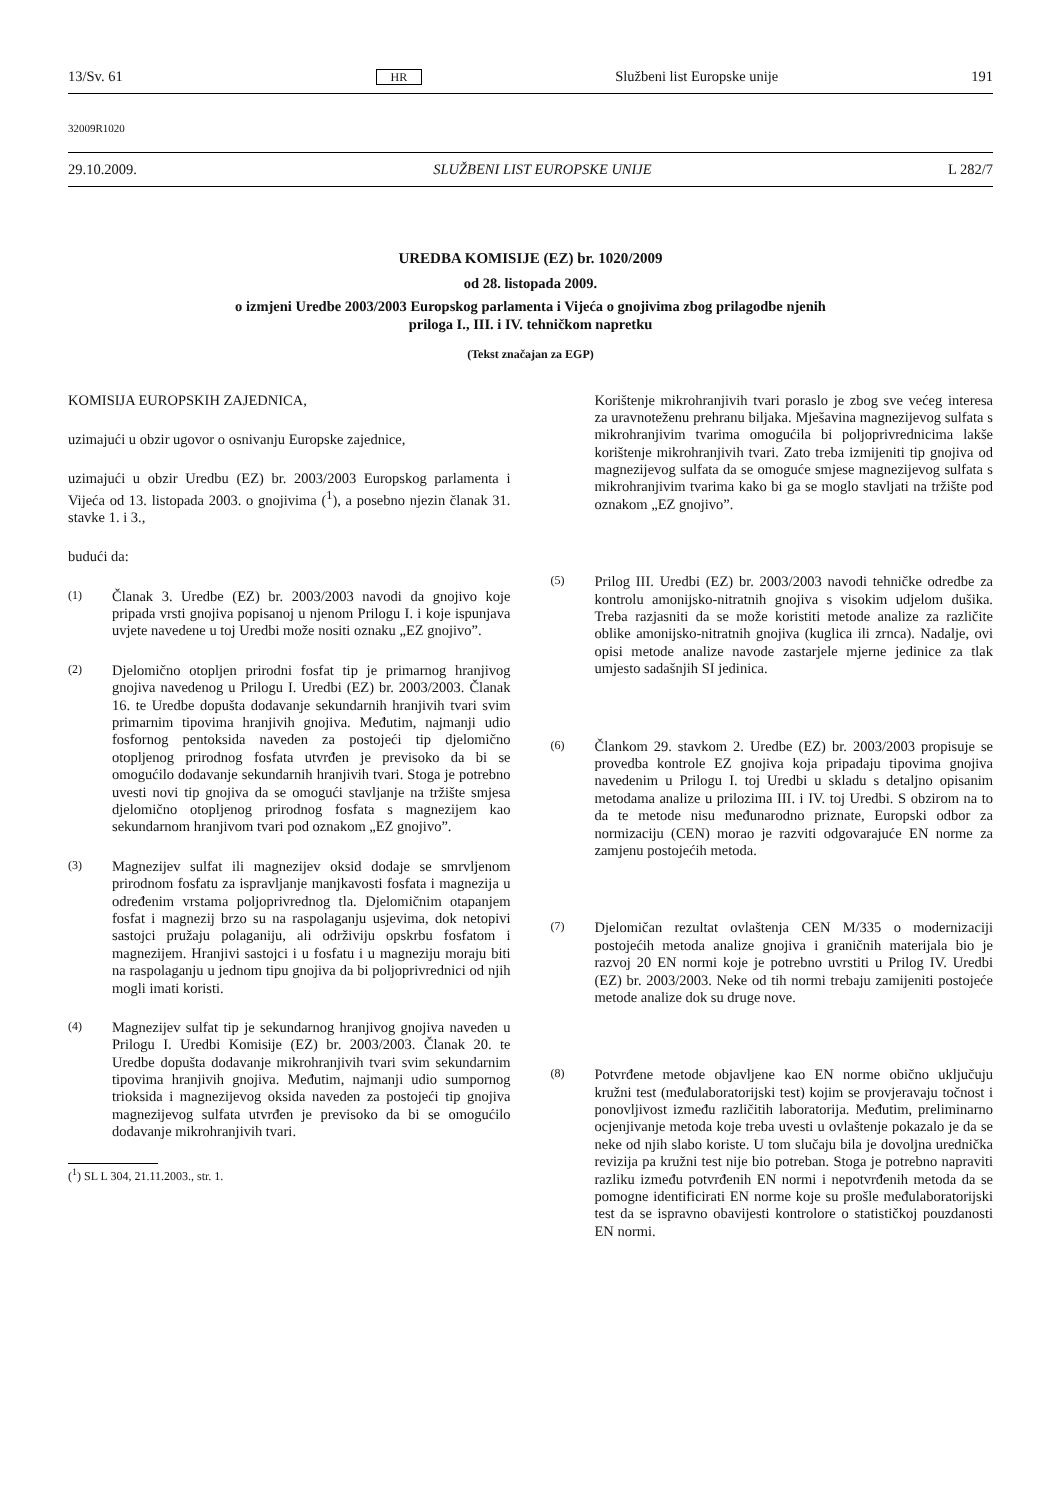13/Sv. 61 HR Službeni list Europske unije 191
32009R1020
29.10.2009. SLUŽBENI LIST EUROPSKE UNIJE L 282/7
UREDBA KOMISIJE (EZ) br. 1020/2009
od 28. listopada 2009.
o izmjeni Uredbe 2003/2003 Europskog parlamenta i Vijeća o gnojivima zbog prilagodbe njenih
priloga I., III. i IV. tehničkom napretku
(Tekst značajan za EGP)
KOMISIJA EUROPSKIH ZAJEDNICA,
uzimajući u obzir ugovor o osnivanju Europske zajednice,
uzimajući u obzir Uredbu (EZ) br. 2003/2003 Europskog parlamenta i Vijeća od 13. listopada 2003. o gnojivima (<sup>1</sup>), a posebno njezin članak 31. stavke 1. i 3.,
budući da:
(1)
Članak 3. Uredbe (EZ) br. 2003/2003 navodi da gnojivo koje pripada vrsti gnojiva popisanoj u njenom Prilogu I. i koje ispunjava uvjete navedene u toj Uredbi može nositi oznaku „EZ gnojivo”.
(2)
Djelomično otopljen prirodni fosfat tip je primarnog hranjivog gnojiva navedenog u Prilogu I. Uredbi (EZ) br. 2003/2003. Članak 16. te Uredbe dopušta dodavanje sekundarnih hranjivih tvari svim primarnim tipovima hranjivih gnojiva. Međutim, najmanji udio fosfornog pentoksida naveden za postojeći tip djelomično otopljenog prirodnog fosfata utvrđen je previsoko da bi se omogućilo dodavanje sekundarnih hranjivih tvari. Stoga je potrebno uvesti novi tip gnojiva da se omogući stavljanje na tržište smjesa djelomično otopljenog prirodnog fosfata s magnezijem kao sekundarnom hranjivom tvari pod oznakom „EZ gnojivo”.
(3)
Magnezijev sulfat ili magnezijev oksid dodaje se smrvljenom prirodnom fosfatu za ispravljanje manjkavosti fosfata i magnezija u određenim vrstama poljoprivrednog tla. Djelomičnim otapanjem fosfat i magnezij brzo su na raspolaganju usjevima, dok netopivi sastojci pružaju polaganiju, ali održiviju opskrbu fosfatom i magnezijem. Hranjivi sastojci i u fosfatu i u magneziju moraju biti na raspolaganju u jednom tipu gnojiva da bi poljoprivrednici od njih mogli imati koristi.
(4)
Magnezijev sulfat tip je sekundarnog hranjivog gnojiva naveden u Prilogu I. Uredbi Komisije (EZ) br. 2003/2003. Članak 20. te Uredbe dopušta dodavanje mikrohranjivih tvari svim sekundarnim tipovima hranjivih gnojiva. Međutim, najmanji udio sumpornog trioksida i magnezijevog oksida naveden za postojeći tip gnojiva magnezijevog sulfata utvrđen je previsoko da bi se omogućilo dodavanje mikrohranjivih tvari.
(<sup>1</sup>) SL L 304, 21.11.2003., str. 1.
Korištenje mikrohranjivih tvari poraslo je zbog sve većeg interesa za uravnoteženu prehranu biljaka. Mješavina magnezijevog sulfata s mikrohranjivim tvarima omogućila bi poljoprivrednicima lakše korištenje mikrohranjivih tvari. Zato treba izmijeniti tip gnojiva od magnezijevog sulfata da se omoguće smjese magnezijevog sulfata s mikrohranjivim tvarima kako bi ga se moglo stavljati na tržište pod oznakom „EZ gnojivo”.
(5)
Prilog III. Uredbi (EZ) br. 2003/2003 navodi tehničke odredbe za kontrolu amonijsko-nitratnih gnojiva s visokim udjelom dušika. Treba razjasniti da se može koristiti metode analize za različite oblike amonijsko-nitratnih gnojiva (kuglica ili zrnca). Nadalje, ovi opisi metode analize navode zastarjele mjerne jedinice za tlak umjesto sadašnjih SI jedinica.
(6)
Člankom 29. stavkom 2. Uredbe (EZ) br. 2003/2003 propisuje se provedba kontrole EZ gnojiva koja pripadaju tipovima gnojiva navedenim u Prilogu I. toj Uredbi u skladu s detaljno opisanim metodama analize u prilozima III. i IV. toj Uredbi. S obzirom na to da te metode nisu međunarodno priznate, Europski odbor za normizaciju (CEN) morao je razviti odgovarajuće EN norme za zamjenu postojećih metoda.
(7)
Djelomičan rezultat ovlaštenja CEN M/335 o modernizaciji postojećih metoda analize gnojiva i graničnih materijala bio je razvoj 20 EN normi koje je potrebno uvrstiti u Prilog IV. Uredbi (EZ) br. 2003/2003. Neke od tih normi trebaju zamijeniti postojeće metode analize dok su druge nove.
(8)
Potvrđene metode objavljene kao EN norme obično uključuju kružni test (međulaboratorijski test) kojim se provjeravaju točnost i ponovljivost između različitih laboratorija. Međutim, preliminarno ocjenjivanje metoda koje treba uvesti u ovlaštenje pokazalo je da se neke od njih slabo koriste. U tom slučaju bila je dovoljna urednička revizija pa kružni test nije bio potreban. Stoga je potrebno napraviti razliku između potvrđenih EN normi i nepotvrđenih metoda da se pomogne identificirati EN norme koje su prošle međulaboratorijski test da se ispravno obavijesti kontrolore o statističkoj pouzdanosti EN normi.